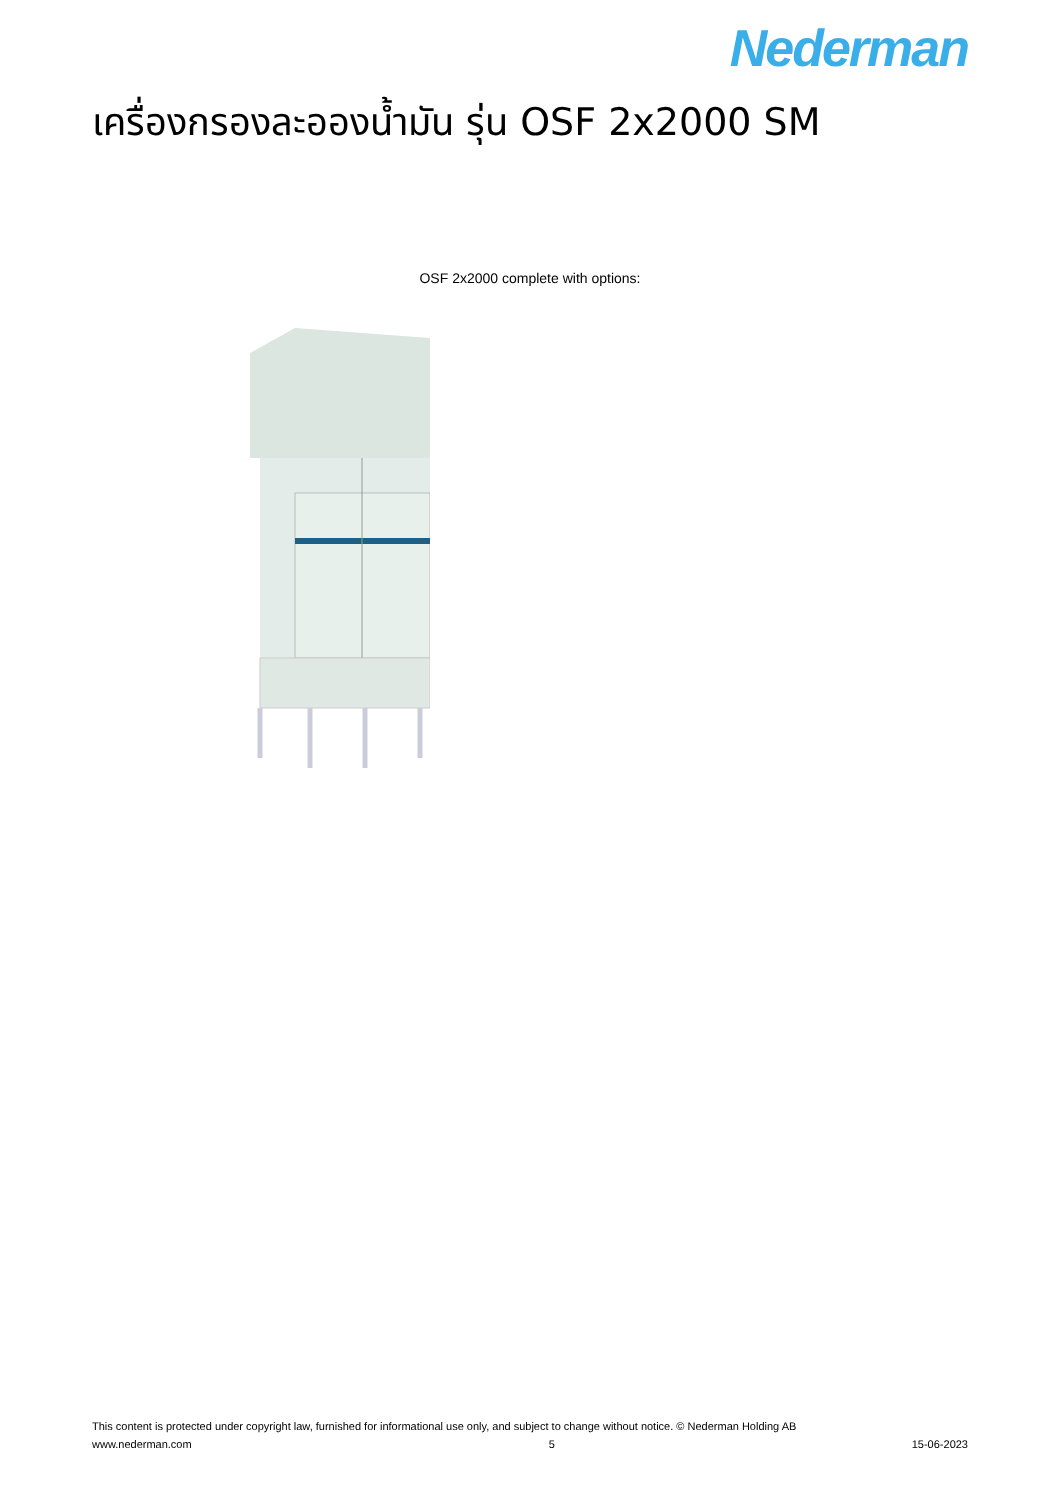Nederman
เครื่องกรองละอองน้ำมัน รุ่น OSF 2x2000 SM
OSF 2x2000 complete with options:
This content is protected under copyright law, furnished for informational use only, and subject to change without notice. © Nederman Holding AB
www.nederman.com 5 15-06-2023